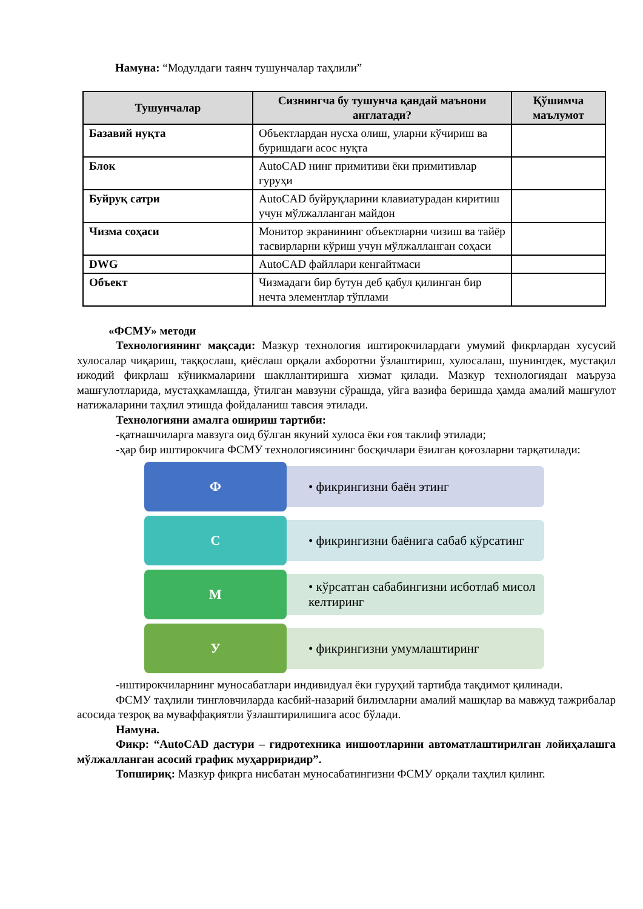Намуна: “Модулдаги таянч тушунчалар таҳлили”
| Тушунчалар | Сизнингча бу тушунча қандай маънони англатади? | Қўшимча маълумот |
| --- | --- | --- |
| Базавий нуқта | Объектлардан нусха олиш, уларни кўчириш ва буришдаги асос нуқта | |
| Блок | AutoCAD нинг примитиви ёки примитивлар гуруҳи | |
| Буйруқ сатри | AutoCAD буйруқларини клавиатурадан киритиш учун мўлжалланган майдон | |
| Чизма соҳаси | Монитор экранининг объектларни чизиш ва тайёр тасвирларни кўриш учун мўлжалланган соҳаси | |
| DWG | AutoCAD файллари кенгайтмаси | |
| Объект | Чизмадаги бир бутун деб қабул қилинган бир нечта элементлар тўплами | |
«ФСМУ» методи
Технологиянинг мақсади: Мазкур технология иштирокчилардаги умумий фикрлардан хусусий хулосалар чиқариш, таққослаш, қиёслаш орқали ахборотни ўзлаштириш, хулосалаш, шунингдек, мустақил ижодий фикрлаш кўникмаларини шакллантиришга хизмат қилади. Мазкур технологиядан маъруза машғулотларида, мустаҳкамлашда, ўтилган мавзуни сўрашда, уйга вазифа беришда ҳамда амалий машғулот натижаларини таҳлил этишда фойдаланиш тавсия этилади.
Технологияни амалга ошириш тартиби:
-қатнашчиларга мавзуга оид бўлган якуний хулоса ёки ғоя таклиф этилади;
-ҳар бир иштирокчига ФСМУ технологиясининг босқичлари ёзилган қоғозларни тарқатилади:
Ф
• фикрингизни баён этинг
С
• фикрингизни баёнига сабаб кўрсатинг
М
• кўрсатган сабабингизни исботлаб мисол келтиринг
У
• фикрингизни умумлаштиринг
-иштирокчиларнинг муносабатлари индивидуал ёки гуруҳий тартибда тақдимот қилинади.
ФСМУ таҳлили тингловчиларда касбий-назарий билимларни амалий машқлар ва мавжуд тажрибалар асосида тезроқ ва муваффақиятли ўзлаштирилишига асос бўлади.
Намуна.
Фикр: “AutoCAD дастури – гидротехника иншоотларини автоматлаштирилган лойиҳалашга мўлжалланган асосий график муҳарриридир”.
Топшириқ: Мазкур фикрга нисбатан муносабатингизни ФСМУ орқали таҳлил қилинг.